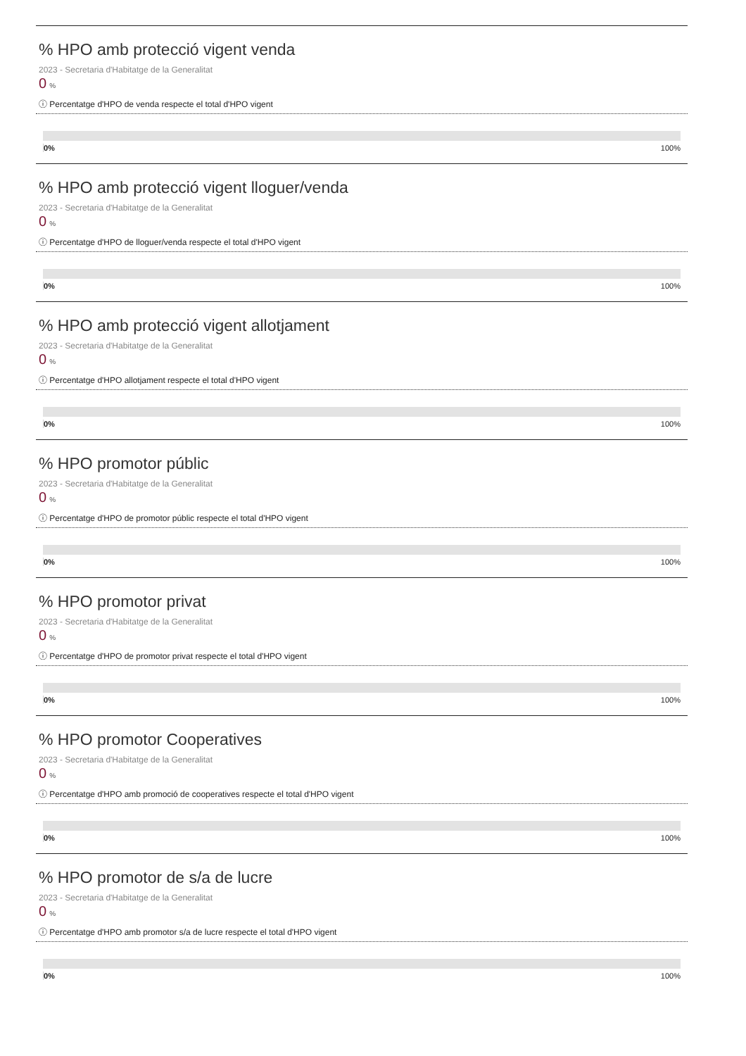% HPO amb protecció vigent venda
2023 - Secretaria d'Habitatge de la Generalitat
0%
ⓘ Percentatge d'HPO de venda respecte el total d'HPO vigent
0% 100%
% HPO amb protecció vigent lloguer/venda
2023 - Secretaria d'Habitatge de la Generalitat
0%
ⓘ Percentatge d'HPO de lloguer/venda respecte el total d'HPO vigent
0% 100%
% HPO amb protecció vigent allotjament
2023 - Secretaria d'Habitatge de la Generalitat
0%
ⓘ Percentatge d'HPO allotjament respecte el total d'HPO vigent
0% 100%
% HPO promotor públic
2023 - Secretaria d'Habitatge de la Generalitat
0%
ⓘ Percentatge d'HPO de promotor públic respecte el total d'HPO vigent
0% 100%
% HPO promotor privat
2023 - Secretaria d'Habitatge de la Generalitat
0%
ⓘ Percentatge d'HPO de promotor privat respecte el total d'HPO vigent
0% 100%
% HPO promotor Cooperatives
2023 - Secretaria d'Habitatge de la Generalitat
0%
ⓘ Percentatge d'HPO amb promoció de cooperatives respecte el total d'HPO vigent
0% 100%
% HPO promotor de s/a de lucre
2023 - Secretaria d'Habitatge de la Generalitat
0%
ⓘ Percentatge d'HPO amb promotor s/a de lucre respecte el total d'HPO vigent
0% 100%